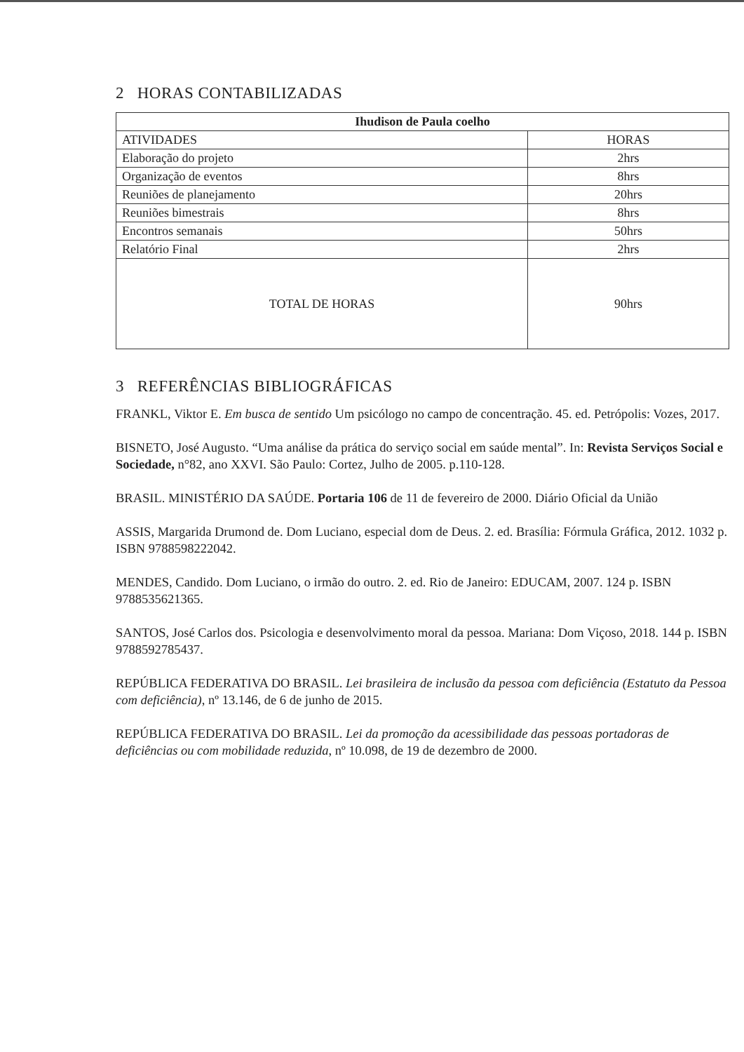2 HORAS CONTABILIZADAS
| Ihudison de Paula coelho | |
| --- | --- |
| ATIVIDADES | HORAS |
| Elaboração do projeto | 2hrs |
| Organização de eventos | 8hrs |
| Reuniões de planejamento | 20hrs |
| Reuniões bimestrais | 8hrs |
| Encontros semanais | 50hrs |
| Relatório Final | 2hrs |
| TOTAL DE HORAS | 90hrs |
3 REFERÊNCIAS BIBLIOGRÁFICAS
FRANKL, Viktor E. Em busca de sentido Um psicólogo no campo de concentração. 45. ed. Petrópolis: Vozes, 2017.
BISNETO, José Augusto. “Uma análise da prática do serviço social em saúde mental”. In: Revista Serviços Social e Sociedade, n°82, ano XXVI. São Paulo: Cortez, Julho de 2005. p.110-128.
BRASIL. MINISTÉRIO DA SAÚDE. Portaria 106 de 11 de fevereiro de 2000. Diário Oficial da União
ASSIS, Margarida Drumond de. Dom Luciano, especial dom de Deus. 2. ed. Brasília: Fórmula Gráfica, 2012. 1032 p. ISBN 9788598222042.
MENDES, Candido. Dom Luciano, o irmão do outro. 2. ed. Rio de Janeiro: EDUCAM, 2007. 124 p. ISBN 9788535621365.
SANTOS, José Carlos dos. Psicologia e desenvolvimento moral da pessoa. Mariana: Dom Viçoso, 2018. 144 p. ISBN 9788592785437.
REPÚBLICA FEDERATIVA DO BRASIL. Lei brasileira de inclusão da pessoa com deficiência (Estatuto da Pessoa com deficiência), nº 13.146, de 6 de junho de 2015.
REPÚBLICA FEDERATIVA DO BRASIL. Lei da promoção da acessibilidade das pessoas portadoras de deficiências ou com mobilidade reduzida, nº 10.098, de 19 de dezembro de 2000.